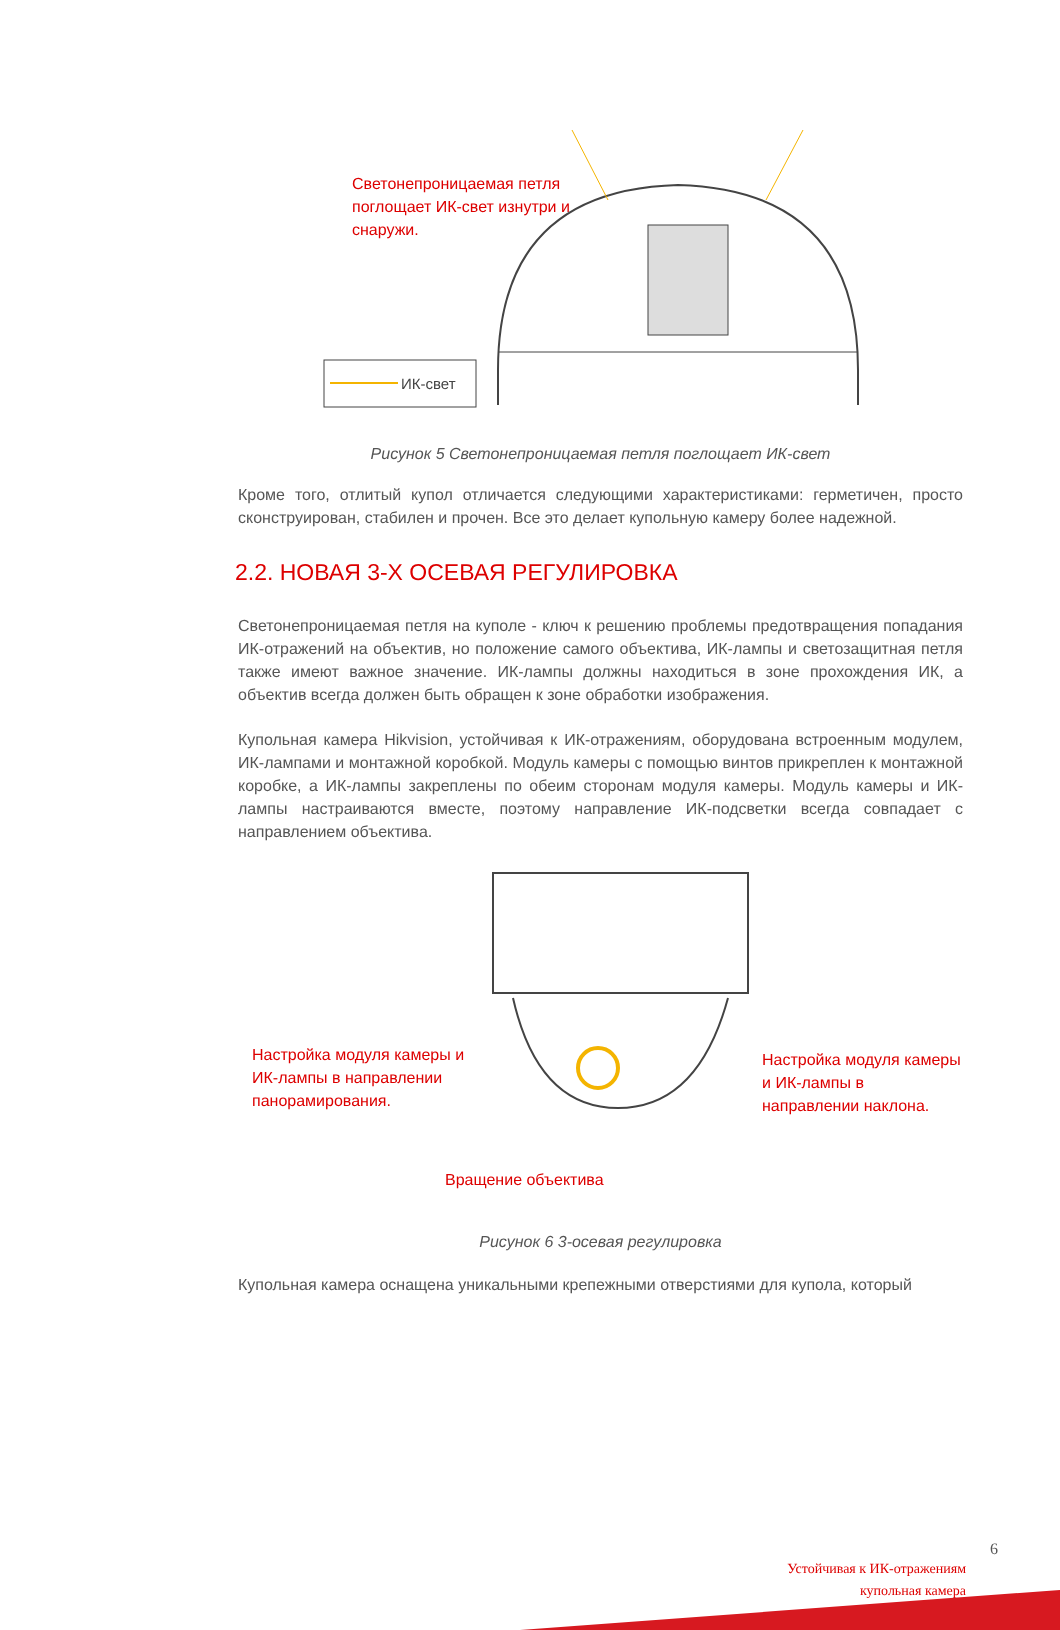Светонепроницаемая петля поглощает ИК-свет изнутри и снаружи.
ИК-свет
Рисунок 5 Светонепроницаемая петля поглощает ИК-свет
Кроме того, отлитый купол отличается следующими характеристиками: герметичен, просто сконструирован, стабилен и прочен. Все это делает купольную камеру более надежной.
2.2. НОВАЯ 3-Х ОСЕВАЯ РЕГУЛИРОВКА
Светонепроницаемая петля на куполе - ключ к решению проблемы предотвращения попадания ИК-отражений на объектив, но положение самого объектива, ИК-лампы и светозащитная петля также имеют важное значение. ИК-лампы должны находиться в зоне прохождения ИК, а объектив всегда должен быть обращен к зоне обработки изображения.
Купольная камера Hikvision, устойчивая к ИК-отражениям, оборудована встроенным модулем, ИК-лампами и монтажной коробкой. Модуль камеры с помощью винтов прикреплен к монтажной коробке, а ИК-лампы закреплены по обеим сторонам модуля камеры. Модуль камеры и ИК-лампы настраиваются вместе, поэтому направление ИК-подсветки всегда совпадает с направлением объектива.
Настройка модуля камеры и ИК-лампы в направлении панорамирования.
Настройка модуля камеры и ИК-лампы в направлении наклона.
Вращение объектива
Рисунок 6 3-осевая регулировка
Купольная камера оснащена уникальными крепежными отверстиями для купола, который
6
Устойчивая к ИК-отражениям
купольная камера